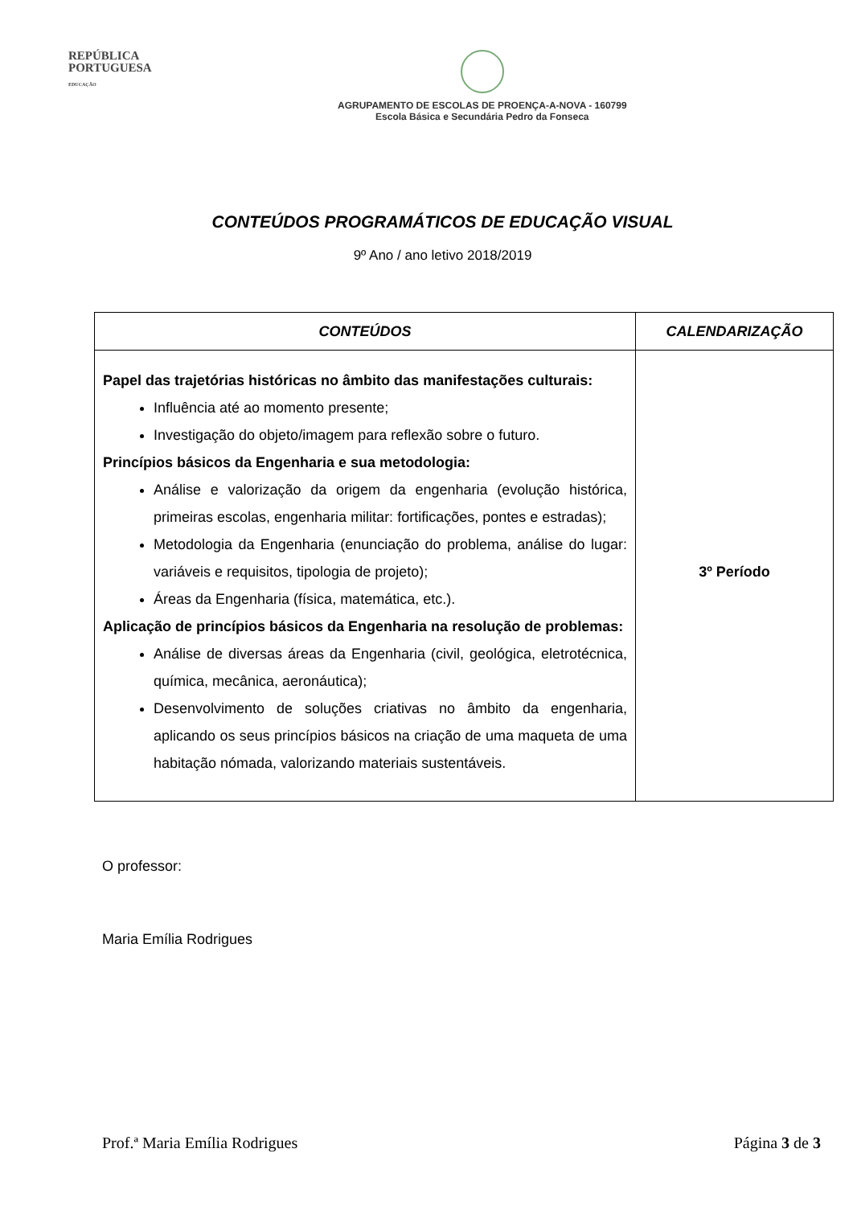REPÚBLICA
PORTUGUESA
EDUCAÇÃO
AGRUPAMENTO DE ESCOLAS DE PROENÇA-A-NOVA - 160799
Escola Básica e Secundária Pedro da Fonseca
CONTEÚDOS PROGRAMÁTICOS DE EDUCAÇÃO VISUAL
9º Ano / ano letivo 2018/2019
| CONTEÚDOS | CALENDARIZAÇÃO |
| --- | --- |
| Papel das trajetórias históricas no âmbito das manifestações culturais: Influência até ao momento presente; Investigação do objeto/imagem para reflexão sobre o futuro. Princípios básicos da Engenharia e sua metodologia: Análise e valorização da origem da engenharia (evolução histórica, primeiras escolas, engenharia militar: fortificações, pontes e estradas); Metodologia da Engenharia (enunciação do problema, análise do lugar: variáveis e requisitos, tipologia de projeto); Áreas da Engenharia (física, matemática, etc.). Aplicação de princípios básicos da Engenharia na resolução de problemas: Análise de diversas áreas da Engenharia (civil, geológica, eletrotécnica, química, mecânica, aeronáutica); Desenvolvimento de soluções criativas no âmbito da engenharia, aplicando os seus princípios básicos na criação de uma maqueta de uma habitação nómada, valorizando materiais sustentáveis. | 3º Período |
O professor:
Maria Emília Rodrigues
Prof.ª Maria Emília Rodrigues Página 3 de 3